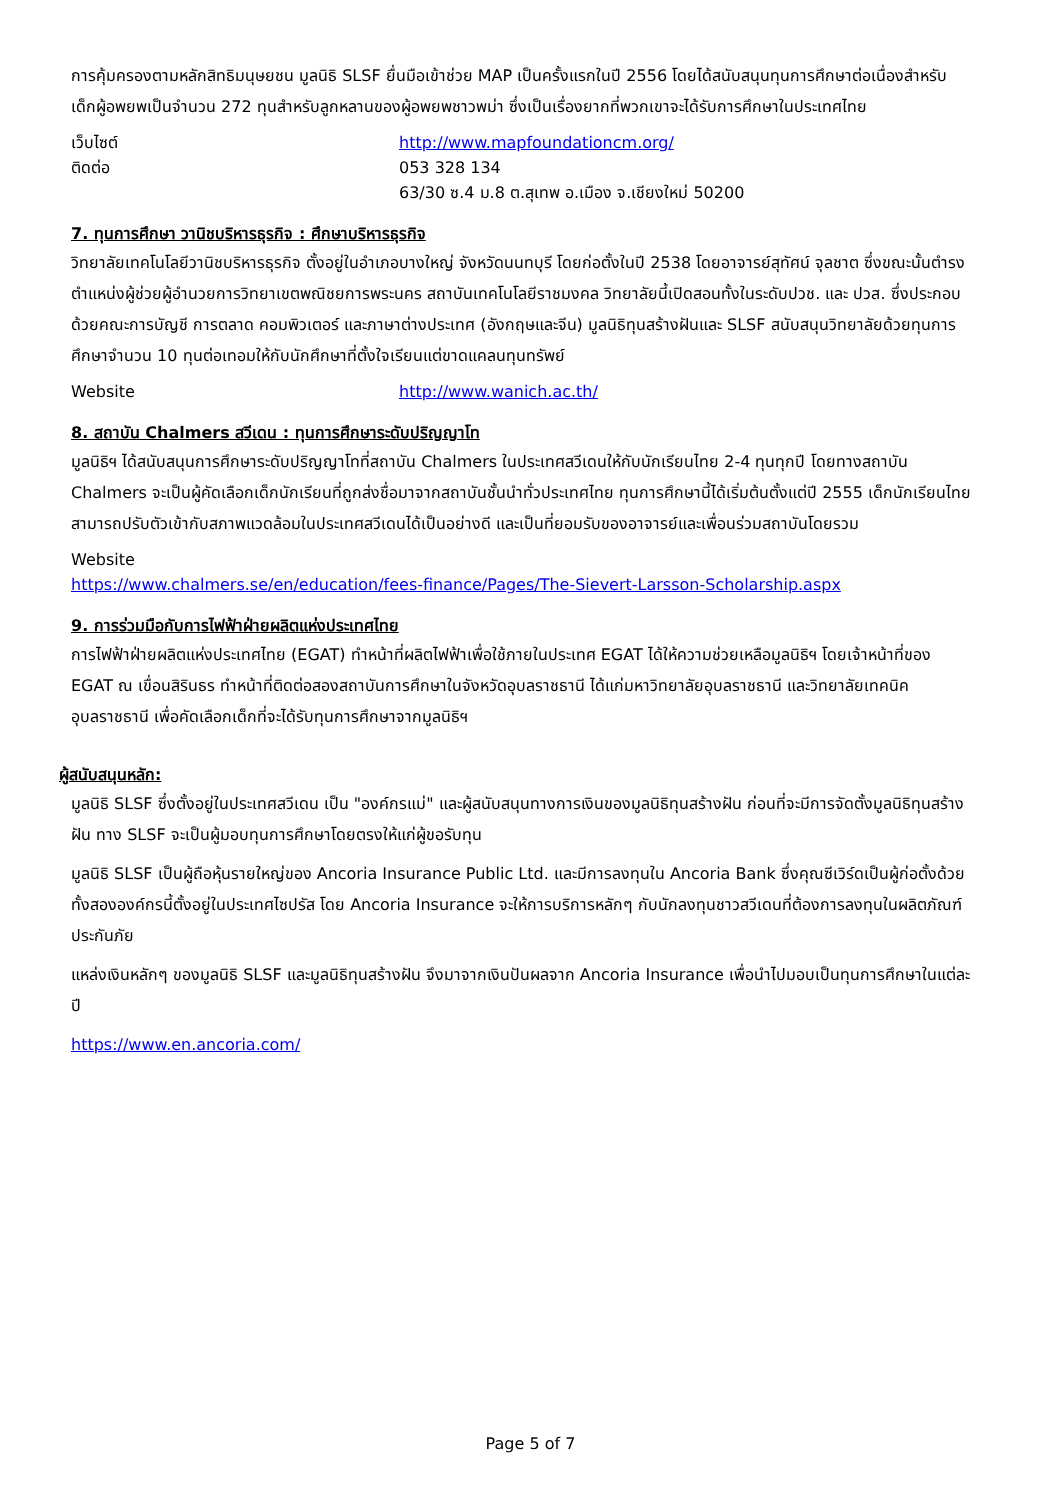การคุ้มครองตามหลักสิทธิมนุษยชน มูลนิธิ SLSF ยื่นมือเข้าช่วย MAP เป็นครั้งแรกในปี 2556 โดยได้สนับสนุนทุนการศึกษาต่อเนื่องสำหรับเด็กผู้อพยพเป็นจำนวน 272 ทุนสำหรับลูกหลานของผู้อพยพชาวพม่า ซึ่งเป็นเรื่องยากที่พวกเขาจะได้รับการศึกษาในประเทศไทย
เว็บไซต์ http://www.mapfoundationcm.org/
ติดต่อ 053 328 134
63/30 ซ.4 ม.8 ต.สุเทพ อ.เมือง จ.เชียงใหม่ 50200
7. ทุนการศึกษา วานิชบริหารธุรกิจ : ศึกษาบริหารธุรกิจ
วิทยาลัยเทคโนโลยีวานิชบริหารธุรกิจ ตั้งอยู่ในอำเภอบางใหญ่ จังหวัดนนทบุรี โดยก่อตั้งในปี 2538 โดยอาจารย์สุทัศน์ จุลชาต ซึ่งขณะนั้นตำรงตำแหน่งผู้ช่วยผู้อำนวยการวิทยาเขตพณิชยการพระนคร สถาบันเทคโนโลยีราชมงคล วิทยาลัยนี้เปิดสอนทั้งในระดับปวช. และ ปวส. ซึ่งประกอบด้วยคณะการบัญชี การตลาด คอมพิวเตอร์ และภาษาต่างประเทศ (อังกฤษและจีน) มูลนิธิทุนสร้างฝันและ SLSF สนับสนุนวิทยาลัยด้วยทุนการศึกษาจำนวน 10 ทุนต่อเทอมให้กับนักศึกษาที่ตั้งใจเรียนแต่ขาดแคลนทุนทรัพย์
Website http://www.wanich.ac.th/
8. สถาบัน Chalmers สวีเดน : ทุนการศึกษาระดับปริญญาโท
มูลนิธิฯ ได้สนับสนุนการศึกษาระดับปริญญาโทที่สถาบัน Chalmers ในประเทศสวีเดนให้กับนักเรียนไทย 2-4 ทุนทุกปี โดยทางสถาบัน Chalmers จะเป็นผู้คัดเลือกเด็กนักเรียนที่ถูกส่งชื่อมาจากสถาบันชั้นนำทั่วประเทศไทย ทุนการศึกษานี้ได้เริ่มต้นตั้งแต่ปี 2555 เด็กนักเรียนไทยสามารถปรับตัวเข้ากับสภาพแวดล้อมในประเทศสวีเดนได้เป็นอย่างดี และเป็นที่ยอมรับของอาจารย์และเพื่อนร่วมสถาบันโดยรวม
Website
https://www.chalmers.se/en/education/fees-finance/Pages/The-Sievert-Larsson-Scholarship.aspx
9. การร่วมมือกับการไฟฟ้าฝ่ายผลิตแห่งประเทศไทย
การไฟฟ้าฝ่ายผลิตแห่งประเทศไทย (EGAT) ทำหน้าที่ผลิตไฟฟ้าเพื่อใช้ภายในประเทศ EGAT ได้ให้ความช่วยเหลือมูลนิธิฯ โดยเจ้าหน้าที่ของ EGAT ณ เขื่อนสิรินธร ทำหน้าที่ติดต่อสองสถาบันการศึกษาในจังหวัดอุบลราชธานี ได้แก่มหาวิทยาลัยอุบลราชธานี และวิทยาลัยเทคนิคอุบลราชธานี เพื่อคัดเลือกเด็กที่จะได้รับทุนการศึกษาจากมูลนิธิฯ
ผู้สนับสนุนหลัก:
มูลนิธิ SLSF ซึ่งตั้งอยู่ในประเทศสวีเดน เป็น "องค์กรแม่" และผู้สนับสนุนทางการเงินของมูลนิธิทุนสร้างฝัน ก่อนที่จะมีการจัดตั้งมูลนิธิทุนสร้างฝัน ทาง SLSF จะเป็นผู้มอบทุนการศึกษาโดยตรงให้แก่ผู้ขอรับทุน
มูลนิธิ SLSF เป็นผู้ถือหุ้นรายใหญ่ของ Ancoria Insurance Public Ltd. และมีการลงทุนใน Ancoria Bank ซึ่งคุณซีเวิร์ดเป็นผู้ก่อตั้งด้วย ทั้งสององค์กรนี้ตั้งอยู่ในประเทศไซปรัส โดย Ancoria Insurance จะให้การบริการหลักๆ กับนักลงทุนชาวสวีเดนที่ต้องการลงทุนในผลิตภัณฑ์ประกันภัย
แหล่งเงินหลักๆ ของมูลนิธิ SLSF และมูลนิธิทุนสร้างฝัน จึงมาจากเงินปันผลจาก Ancoria Insurance เพื่อนำไปมอบเป็นทุนการศึกษาในแต่ละปี
https://www.en.ancoria.com/
Page 5 of 7